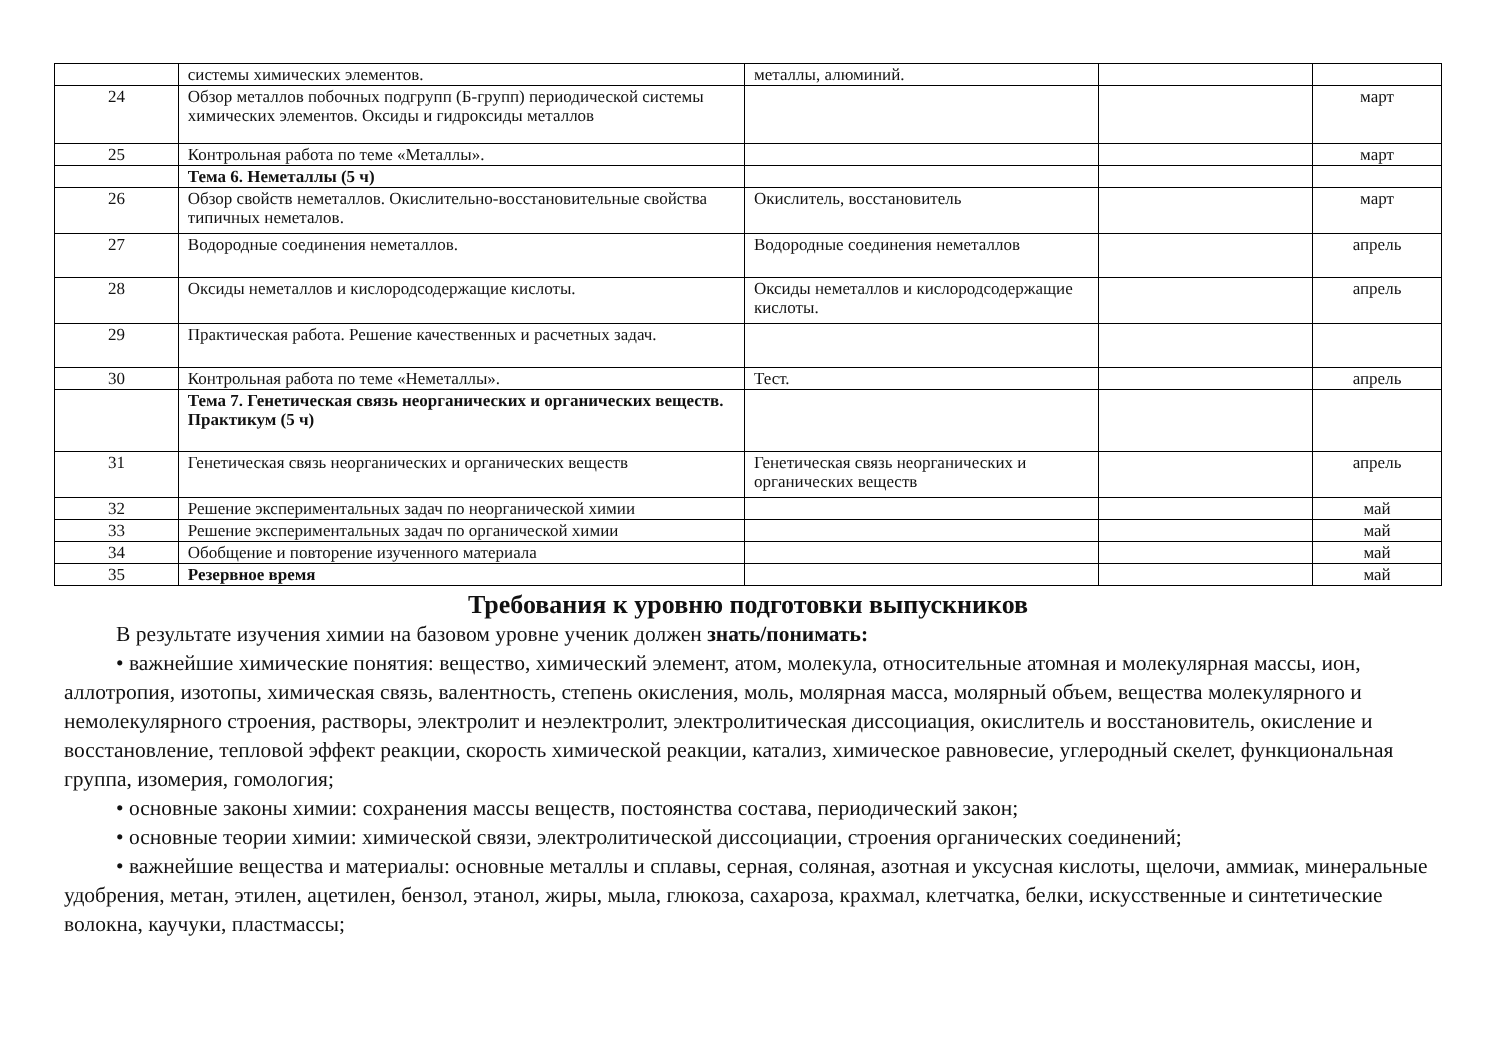| | системы химических элементов. | металлы, алюминий. | | |
| 24 | Обзор металлов побочных подгрупп (Б-групп) периодической системы химических элементов. Оксиды и гидроксиды металлов | | | март |
| 25 | Контрольная работа по теме «Металлы». | | | март |
| | Тема 6. Неметаллы (5 ч) | | | |
| 26 | Обзор свойств неметаллов. Окислительно-восстановительные свойства типичных неметалов. | Окислитель, восстановитель | | март |
| 27 | Водородные соединения неметаллов. | Водородные соединения неметаллов | | апрель |
| 28 | Оксиды неметаллов и кислородсодержащие кислоты. | Оксиды неметаллов и кислородсодержащие кислоты. | | апрель |
| 29 | Практическая работа. Решение качественных и расчетных задач. | | | |
| 30 | Контрольная работа по теме «Неметаллы». | Тест. | | апрель |
| | Тема 7. Генетическая связь неорганических и органических веществ. Практикум (5 ч) | | | |
| 31 | Генетическая связь неорганических и органических веществ | Генетическая связь неорганических и органических веществ | | апрель |
| 32 | Решение экспериментальных задач по неорганической химии | | | май |
| 33 | Решение экспериментальных задач по органической химии | | | май |
| 34 | Обобщение и повторение изученного материала | | | май |
| 35 | Резервное время | | | май |
Требования к уровню подготовки выпускников
В результате изучения химии на базовом уровне ученик должен знать/понимать:
• важнейшие химические понятия: вещество, химический элемент, атом, молекула, относительные атомная и молекулярная массы, ион, аллотропия, изотопы, химическая связь, валентность, степень окисления, моль, молярная масса, молярный объем, вещества молекулярного и немолекулярного строения, растворы, электролит и неэлектролит, электролитическая диссоциация, окислитель и восстановитель, окисление и восстановление, тепловой эффект реакции, скорость химической реакции, катализ, химическое равновесие, углеродный скелет, функциональная группа, изомерия, гомология;
• основные законы химии: сохранения массы веществ, постоянства состава, периодический закон;
• основные теории химии: химической связи, электролитической диссоциации, строения органических соединений;
• важнейшие вещества и материалы: основные металлы и сплавы, серная, соляная, азотная и уксусная кислоты, щелочи, аммиак, минеральные удобрения, метан, этилен, ацетилен, бензол, этанол, жиры, мыла, глюкоза, сахароза, крахмал, клетчатка, белки, искусственные и синтетические волокна, каучуки, пластмассы;